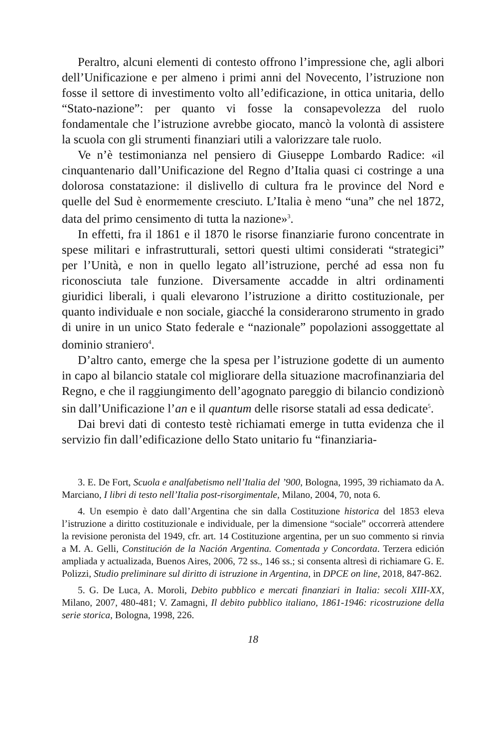Peraltro, alcuni elementi di contesto offrono l’impressione che, agli albori dell’Unificazione e per almeno i primi anni del Novecento, l’istruzione non fosse il settore di investimento volto all’edificazione, in ottica unitaria, dello “Stato-nazione”: per quanto vi fosse la consapevolezza del ruolo fondamentale che l’istruzione avrebbe giocato, mancò la volontà di assistere la scuola con gli strumenti finanziari utili a valorizzare tale ruolo.
Ve n’è testimonianza nel pensiero di Giuseppe Lombardo Radice: «il cinquantenario dall’Unificazione del Regno d’Italia quasi ci costringe a una dolorosa constatazione: il dislivello di cultura fra le province del Nord e quelle del Sud è enormemente cresciuto. L’Italia è meno “una” che nel 1872, data del primo censimento di tutta la nazione»<sup>3</sup>.
In effetti, fra il 1861 e il 1870 le risorse finanziarie furono concentrate in spese militari e infrastrutturali, settori questi ultimi considerati “strategici” per l’Unità, e non in quello legato all’istruzione, perché ad essa non fu riconosciuta tale funzione. Diversamente accadde in altri ordinamenti giuridici liberali, i quali elevarono l’istruzione a diritto costituzionale, per quanto individuale e non sociale, giacché la considerarono strumento in grado di unire in un unico Stato federale e “nazionale” popolazioni assoggettate al dominio straniero<sup>4</sup>.
D’altro canto, emerge che la spesa per l’istruzione godette di un aumento in capo al bilancio statale col migliorare della situazione macrofinanziaria del Regno, e che il raggiungimento dell’agognato pareggio di bilancio condizionò sin dall’Unificazione l’an e il quantum delle risorse statali ad essa dedicate<sup>5</sup>.
Dai brevi dati di contesto testè richiamati emerge in tutta evidenza che il servizio fin dall’edificazione dello Stato unitario fu “finanziaria-
3. E. De Fort, Scuola e analfabetismo nell’Italia del ’900, Bologna, 1995, 39 richiamato da A. Marciano, I libri di testo nell’Italia post-risorgimentale, Milano, 2004, 70, nota 6.
4. Un esempio è dato dall’Argentina che sin dalla Costituzione historica del 1853 eleva l’istruzione a diritto costituzionale e individuale, per la dimensione “sociale” occorrerà attendere la revisione peronista del 1949, cfr. art. 14 Costituzione argentina, per un suo commento si rinvia a M. A. Gelli, Constitución de la Nación Argentina. Comentada y Concordata. Terzera edición ampliada y actualizada, Buenos Aires, 2006, 72 ss., 146 ss.; si consenta altresì di richiamare G. E. Polizzi, Studio preliminare sul diritto di istruzione in Argentina, in DPCE on line, 2018, 847-862.
5. G. De Luca, A. Moroli, Debito pubblico e mercati finanziari in Italia: secoli XIII-XX, Milano, 2007, 480-481; V. Zamagni, Il debito pubblico italiano, 1861-1946: ricostruzione della serie storica, Bologna, 1998, 226.
18